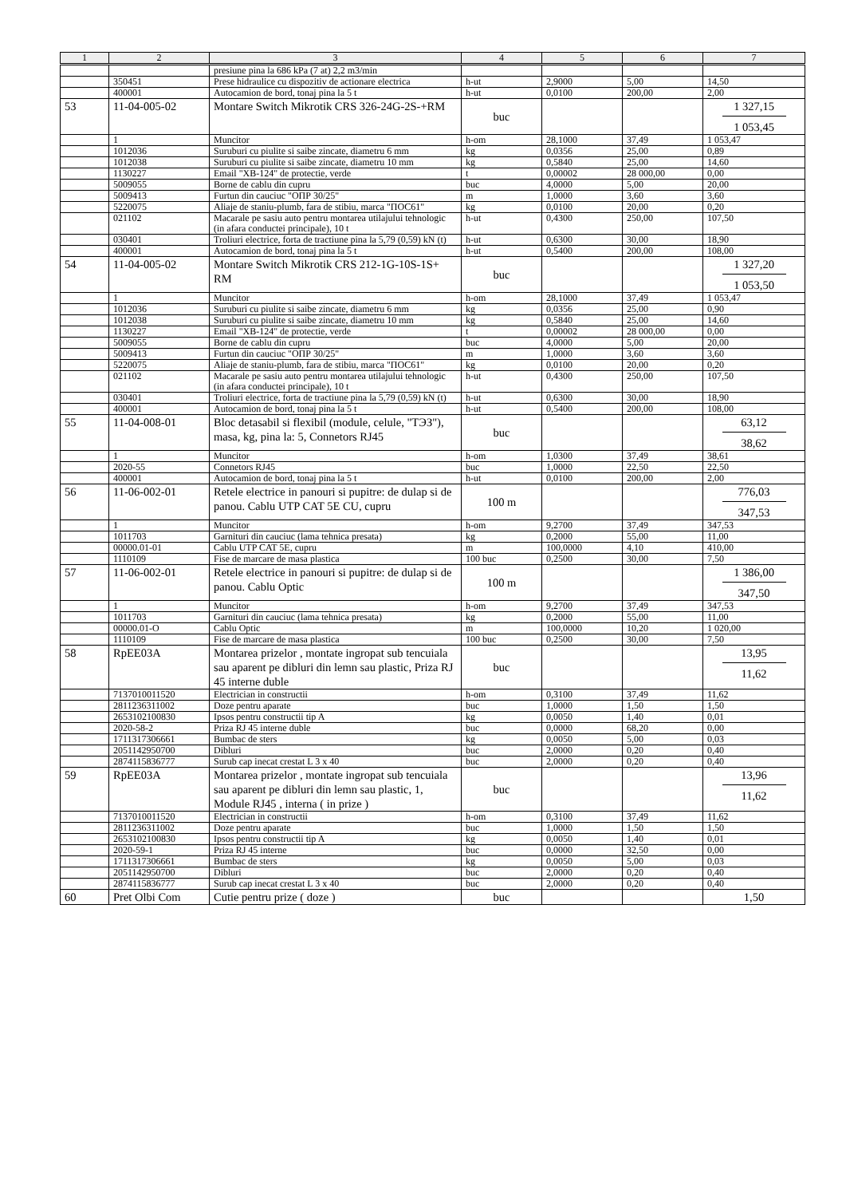| 1 | 2 | 3 | 4 | 5 | 6 | 7 |
| --- | --- | --- | --- | --- | --- | --- |
| | | presiune pina la 686 kPa (7 at) 2,2 m3/min | | | | |
| | 350451 | Prese hidraulice cu dispozitiv de actionare electrica | h-ut | 2,9000 | 5,00 | 14,50 |
| | 400001 | Autocamion de bord, tonaj pina la 5 t | h-ut | 0,0100 | 200,00 | 2,00 |
| 53 | 11-04-005-02 | Montare Switch Mikrotik CRS 326-24G-2S-+RM | buc | | | 1 327,15 1 053,45 |
| | 1 | Muncitor | h-om | 28,1000 | 37,49 | 1 053,47 |
| | 1012036 | Suruburi cu piulite si saibe zincate, diametru 6 mm | kg | 0,0356 | 25,00 | 0,89 |
| | 1012038 | Suruburi cu piulite si saibe zincate, diametru 10 mm | kg | 0,5840 | 25,00 | 14,60 |
| | 1130227 | Email "XB-124" de protectie, verde | t | 0,00002 | 28 000,00 | 0,00 |
| | 5009055 | Borne de cablu din cupru | buc | 4,0000 | 5,00 | 20,00 |
| | 5009413 | Furtun din cauciuc "ОПР 30/25" | m | 1,0000 | 3,60 | 3,60 |
| | 5220075 | Aliaje de staniu-plumb, fara de stibiu, marca "ПОС61" | kg | 0,0100 | 20,00 | 0,20 |
| | 021102 | Macarale pe sasiu auto pentru montarea utilajului tehnologic (in afara conductei principale), 10 t | h-ut | 0,4300 | 250,00 | 107,50 |
| | 030401 | Troliuri electrice, forta de tractiune pina la 5,79 (0,59) kN (t) | h-ut | 0,6300 | 30,00 | 18,90 |
| | 400001 | Autocamion de bord, tonaj pina la 5 t | h-ut | 0,5400 | 200,00 | 108,00 |
| 54 | 11-04-005-02 | Montare Switch Mikrotik CRS 212-1G-10S-1S+ RM | buc | | | 1 327,20 1 053,50 |
| | 1 | Muncitor | h-om | 28,1000 | 37,49 | 1 053,47 |
| | 1012036 | Suruburi cu piulite si saibe zincate, diametru 6 mm | kg | 0,0356 | 25,00 | 0,90 |
| | 1012038 | Suruburi cu piulite si saibe zincate, diametru 10 mm | kg | 0,5840 | 25,00 | 14,60 |
| | 1130227 | Email "XB-124" de protectie, verde | t | 0,00002 | 28 000,00 | 0,00 |
| | 5009055 | Borne de cablu din cupru | buc | 4,0000 | 5,00 | 20,00 |
| | 5009413 | Furtun din cauciuc "ОПР 30/25" | m | 1,0000 | 3,60 | 3,60 |
| | 5220075 | Aliaje de staniu-plumb, fara de stibiu, marca "ПОС61" | kg | 0,0100 | 20,00 | 0,20 |
| | 021102 | Macarale pe sasiu auto pentru montarea utilajului tehnologic (in afara conductei principale), 10 t | h-ut | 0,4300 | 250,00 | 107,50 |
| | 030401 | Troliuri electrice, forta de tractiune pina la 5,79 (0,59) kN (t) | h-ut | 0,6300 | 30,00 | 18,90 |
| | 400001 | Autocamion de bord, tonaj pina la 5 t | h-ut | 0,5400 | 200,00 | 108,00 |
| 55 | 11-04-008-01 | Bloc detasabil si flexibil (module, celule, "ТЭЗ"), masa, kg, pina la: 5, Connetors RJ45 | buc | | | 63,12 38,62 |
| | 1 | Muncitor | h-om | 1,0300 | 37,49 | 38,61 |
| | 2020-55 | Connetors RJ45 | buc | 1,0000 | 22,50 | 22,50 |
| | 400001 | Autocamion de bord, tonaj pina la 5 t | h-ut | 0,0100 | 200,00 | 2,00 |
| 56 | 11-06-002-01 | Retele electrice in panouri si pupitre: de dulap si de panou. Cablu UTP CAT 5E CU, cupru | 100 m | | | 776,03 347,53 |
| | 1 | Muncitor | h-om | 9,2700 | 37,49 | 347,53 |
| | 1011703 | Garnituri din cauciuc (lama tehnica presata) | kg | 0,2000 | 55,00 | 11,00 |
| | 00000.01-01 | Cablu UTP CAT 5E, cupru | m | 100,0000 | 4,10 | 410,00 |
| | 1110109 | Fise de marcare de masa plastica | 100 buc | 0,2500 | 30,00 | 7,50 |
| 57 | 11-06-002-01 | Retele electrice in panouri si pupitre: de dulap si de panou. Cablu Optic | 100 m | | | 1 386,00 347,50 |
| | 1 | Muncitor | h-om | 9,2700 | 37,49 | 347,53 |
| | 1011703 | Garnituri din cauciuc (lama tehnica presata) | kg | 0,2000 | 55,00 | 11,00 |
| | 00000.01-O | Cablu Optic | m | 100,0000 | 10,20 | 1 020,00 |
| | 1110109 | Fise de marcare de masa plastica | 100 buc | 0,2500 | 30,00 | 7,50 |
| 58 | RpEE03A | Montarea prizelor , montate ingropat sub tencuiala sau aparent pe dibluri din lemn sau plastic, Priza RJ 45 interne duble | buc | | | 13,95 11,62 |
| | 7137010011520 | Electrician in constructii | h-om | 0,3100 | 37,49 | 11,62 |
| | 2811236311002 | Doze pentru aparate | buc | 1,0000 | 1,50 | 1,50 |
| | 2653102100830 | Ipsos pentru constructii tip A | kg | 0,0050 | 1,40 | 0,01 |
| | 2020-58-2 | Priza RJ 45 interne duble | buc | 0,0000 | 68,20 | 0,00 |
| | 1711317306661 | Bumbac de sters | kg | 0,0050 | 5,00 | 0,03 |
| | 2051142950700 | Dibluri | buc | 2,0000 | 0,20 | 0,40 |
| | 2874115836777 | Surub cap inecat crestat L 3 x 40 | buc | 2,0000 | 0,20 | 0,40 |
| 59 | RpEE03A | Montarea prizelor , montate ingropat sub tencuiala sau aparent pe dibluri din lemn sau plastic, 1, Module RJ45 , interna ( in prize ) | buc | | | 13,96 11,62 |
| | 7137010011520 | Electrician in constructii | h-om | 0,3100 | 37,49 | 11,62 |
| | 2811236311002 | Doze pentru aparate | buc | 1,0000 | 1,50 | 1,50 |
| | 2653102100830 | Ipsos pentru constructii tip A | kg | 0,0050 | 1,40 | 0,01 |
| | 2020-59-1 | Priza RJ 45 interne | buc | 0,0000 | 32,50 | 0,00 |
| | 1711317306661 | Bumbac de sters | kg | 0,0050 | 5,00 | 0,03 |
| | 2051142950700 | Dibluri | buc | 2,0000 | 0,20 | 0,40 |
| | 2874115836777 | Surub cap inecat crestat L 3 x 40 | buc | 2,0000 | 0,20 | 0,40 |
| 60 | Pret Olbi Com | Cutie pentru prize ( doze ) | buc | | | 1,50 |